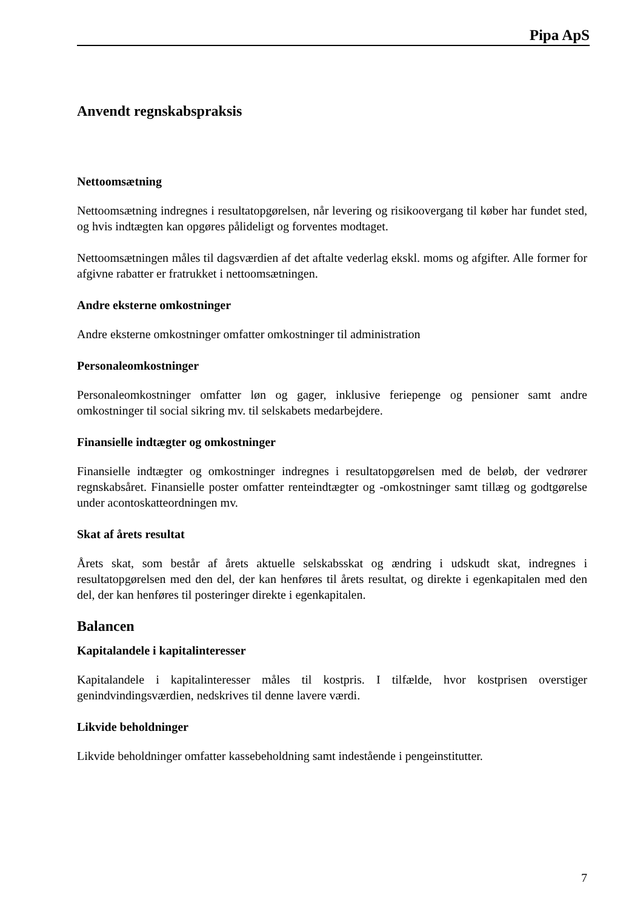Pipa ApS
Anvendt regnskabspraksis
Nettoomsætning
Nettoomsætning indregnes i resultatopgørelsen, når levering og risikoovergang til køber har fundet sted, og hvis indtægten kan opgøres pålideligt og forventes modtaget.
Nettoomsætningen måles til dagsværdien af det aftalte vederlag ekskl. moms og afgifter. Alle former for afgivne rabatter er fratrukket i nettoomsætningen.
Andre eksterne omkostninger
Andre eksterne omkostninger omfatter omkostninger til administration
Personaleomkostninger
Personaleomkostninger omfatter løn og gager, inklusive feriepenge og pensioner samt andre omkostninger til social sikring mv. til selskabets medarbejdere.
Finansielle indtægter og omkostninger
Finansielle indtægter og omkostninger indregnes i resultatopgørelsen med de beløb, der vedrører regnskabsåret. Finansielle poster omfatter renteindtægter og -omkostninger samt tillæg og godtgørelse under acontoskatteordningen mv.
Skat af årets resultat
Årets skat, som består af årets aktuelle selskabsskat og ændring i udskudt skat, indregnes i resultatopgørelsen med den del, der kan henføres til årets resultat, og direkte i egenkapitalen med den del, der kan henføres til posteringer direkte i egenkapitalen.
Balancen
Kapitalandele i kapitalinteresser
Kapitalandele i kapitalinteresser måles til kostpris. I tilfælde, hvor kostprisen overstiger genindvindingsværdien, nedskrives til denne lavere værdi.
Likvide beholdninger
Likvide beholdninger omfatter kassebeholdning samt indestående i pengeinstitutter.
7